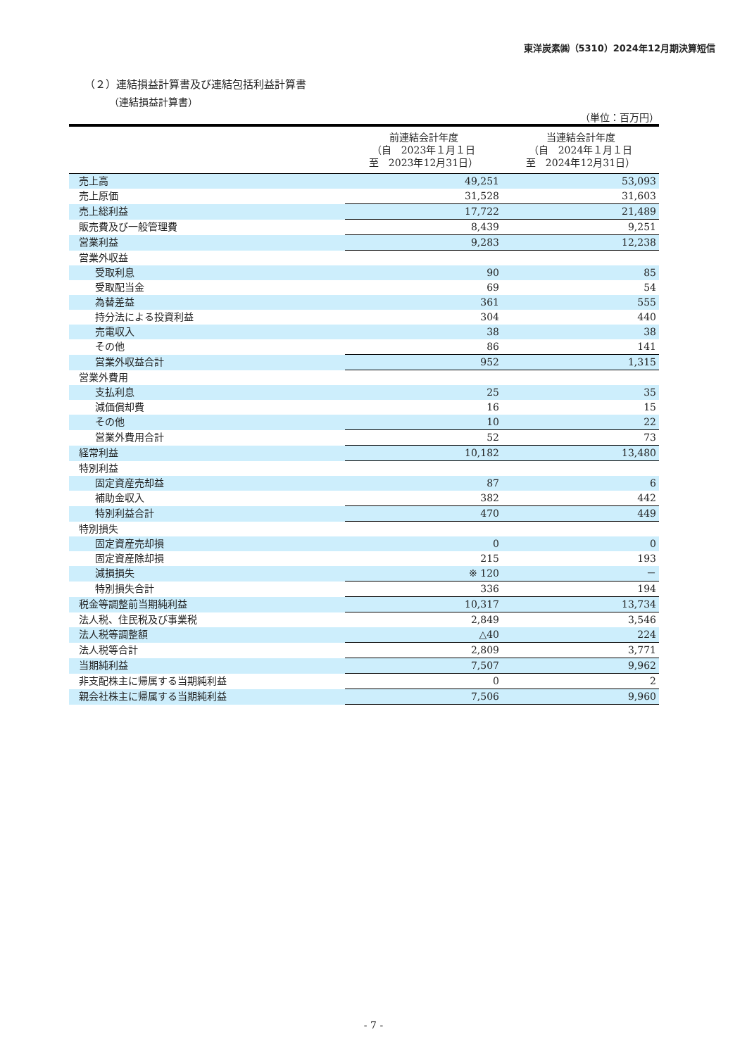東洋炭素㈱（5310）2024年12月期決算短信
（２）連結損益計算書及び連結包括利益計算書
（連結損益計算書）
（単位：百万円）
| | 前連結会計年度 （自 2023年１月１日 至 2023年12月31日） | 当連結会計年度 （自 2024年１月１日 至 2024年12月31日） |
| --- | --- | --- |
| 売上高 | 49,251 | 53,093 |
| 売上原価 | 31,528 | 31,603 |
| 売上総利益 | 17,722 | 21,489 |
| 販売費及び一般管理費 | 8,439 | 9,251 |
| 営業利益 | 9,283 | 12,238 |
| 営業外収益 | | |
| 受取利息 | 90 | 85 |
| 受取配当金 | 69 | 54 |
| 為替差益 | 361 | 555 |
| 持分法による投資利益 | 304 | 440 |
| 売電収入 | 38 | 38 |
| その他 | 86 | 141 |
| 営業外収益合計 | 952 | 1,315 |
| 営業外費用 | | |
| 支払利息 | 25 | 35 |
| 減価償却費 | 16 | 15 |
| その他 | 10 | 22 |
| 営業外費用合計 | 52 | 73 |
| 経常利益 | 10,182 | 13,480 |
| 特別利益 | | |
| 固定資産売却益 | 87 | 6 |
| 補助金収入 | 382 | 442 |
| 特別利益合計 | 470 | 449 |
| 特別損失 | | |
| 固定資産売却損 | 0 | 0 |
| 固定資産除却損 | 215 | 193 |
| 減損損失 | ※ 120 | － |
| 特別損失合計 | 336 | 194 |
| 税金等調整前当期純利益 | 10,317 | 13,734 |
| 法人税、住民税及び事業税 | 2,849 | 3,546 |
| 法人税等調整額 | △40 | 224 |
| 法人税等合計 | 2,809 | 3,771 |
| 当期純利益 | 7,507 | 9,962 |
| 非支配株主に帰属する当期純利益 | 0 | 2 |
| 親会社株主に帰属する当期純利益 | 7,506 | 9,960 |
- 7 -